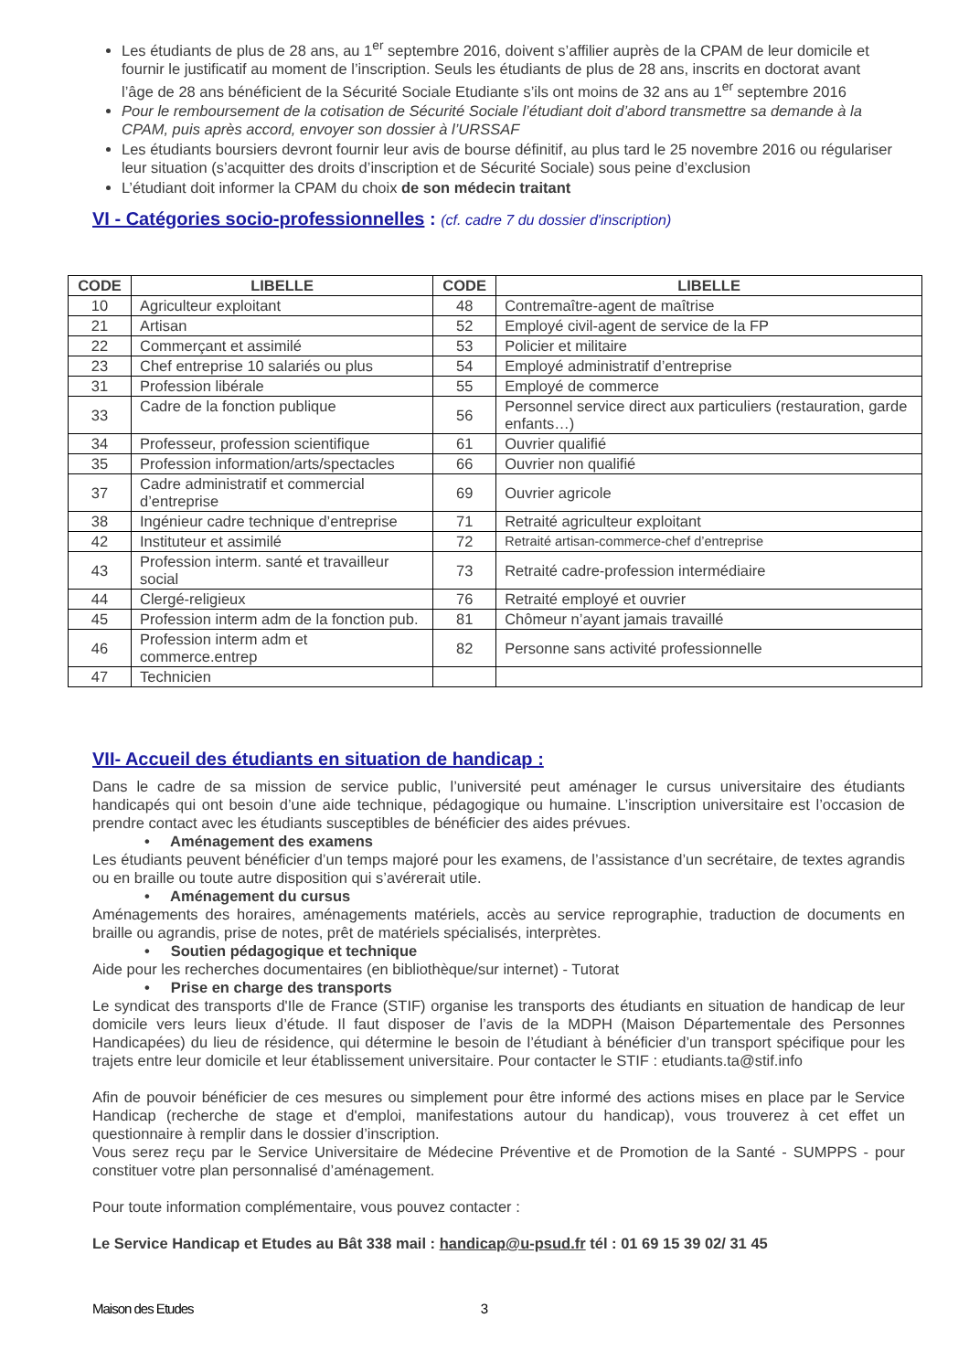Les étudiants de plus de 28 ans, au 1<sup>er</sup> septembre 2016, doivent s’affilier auprès de la CPAM de leur domicile et fournir le justificatif au moment de l’inscription. Seuls les étudiants de plus de 28 ans, inscrits en doctorat avant l’âge de 28 ans bénéficient de la Sécurité Sociale Etudiante s’ils ont moins de 32 ans au 1<sup>er</sup> septembre 2016
Pour le remboursement de la cotisation de Sécurité Sociale l’étudiant doit d’abord transmettre sa demande à la CPAM, puis après accord, envoyer son dossier à l’URSSAF
Les étudiants boursiers devront fournir leur avis de bourse définitif, au plus tard le 25 novembre 2016 ou régulariser leur situation (s’acquitter des droits d’inscription et de Sécurité Sociale) sous peine d’exclusion
L’étudiant doit informer la CPAM du choix de son médecin traitant
VI - Catégories socio-professionnelles : (cf. cadre 7 du dossier d'inscription)
| CODE | LIBELLE | CODE | LIBELLE |
| --- | --- | --- | --- |
| 10 | Agriculteur exploitant | 48 | Contremaître-agent de maîtrise |
| 21 | Artisan | 52 | Employé civil-agent de service de la FP |
| 22 | Commerçant et assimilé | 53 | Policier et militaire |
| 23 | Chef entreprise 10 salariés ou plus | 54 | Employé administratif d’entreprise |
| 31 | Profession libérale | 55 | Employé de commerce |
| 33 | Cadre de la fonction publique | 56 | Personnel service direct aux particuliers (restauration, garde enfants…) |
| 34 | Professeur, profession scientifique | 61 | Ouvrier qualifié |
| 35 | Profession information/arts/spectacles | 66 | Ouvrier non qualifié |
| 37 | Cadre administratif et commercial d’entreprise | 69 | Ouvrier agricole |
| 38 | Ingénieur cadre technique d’entreprise | 71 | Retraité agriculteur exploitant |
| 42 | Instituteur et assimilé | 72 | Retraité artisan-commerce-chef d’entreprise |
| 43 | Profession interm. santé et travailleur social | 73 | Retraité cadre-profession intermédiaire |
| 44 | Clergé-religieux | 76 | Retraité employé et ouvrier |
| 45 | Profession interm adm de la fonction pub. | 81 | Chômeur n’ayant jamais travaillé |
| 46 | Profession interm adm et commerce.entrep | 82 | Personne sans activité professionnelle |
| 47 | Technicien | | |
VII- Accueil des étudiants en situation de handicap :
Dans le cadre de sa mission de service public, l’université peut aménager le cursus universitaire des étudiants handicapés qui ont besoin d’une aide technique, pédagogique ou humaine. L’inscription universitaire est l’occasion de prendre contact avec les étudiants susceptibles de bénéficier des aides prévues.
• Aménagement des examens
Les étudiants peuvent bénéficier d’un temps majoré pour les examens, de l’assistance d’un secrétaire, de textes agrandis ou en braille ou toute autre disposition qui s’avérerait utile.
• Aménagement du cursus
Aménagements des horaires, aménagements matériels, accès au service reprographie, traduction de documents en braille ou agrandis, prise de notes, prêt de matériels spécialisés, interprètes.
• Soutien pédagogique et technique
Aide pour les recherches documentaires (en bibliothèque/sur internet) - Tutorat
• Prise en charge des transports
Le syndicat des transports d'Ile de France (STIF) organise les transports des étudiants en situation de handicap de leur domicile vers leurs lieux d’étude. Il faut disposer de l’avis de la MDPH (Maison Départementale des Personnes Handicapées) du lieu de résidence, qui détermine le besoin de l’étudiant à bénéficier d’un transport spécifique pour les trajets entre leur domicile et leur établissement universitaire. Pour contacter le STIF : etudiants.ta@stif.info
Afin de pouvoir bénéficier de ces mesures ou simplement pour être informé des actions mises en place par le Service Handicap (recherche de stage et d'emploi, manifestations autour du handicap), vous trouverez à cet effet un questionnaire à remplir dans le dossier d’inscription.
Vous serez reçu par le Service Universitaire de Médecine Préventive et de Promotion de la Santé - SUMPPS - pour constituer votre plan personnalisé d’aménagement.
Pour toute information complémentaire, vous pouvez contacter :
Le Service Handicap et Etudes au Bât 338 mail : handicap@u-psud.fr tél : 01 69 15 39 02/ 31 45
Maison des Etudes 3